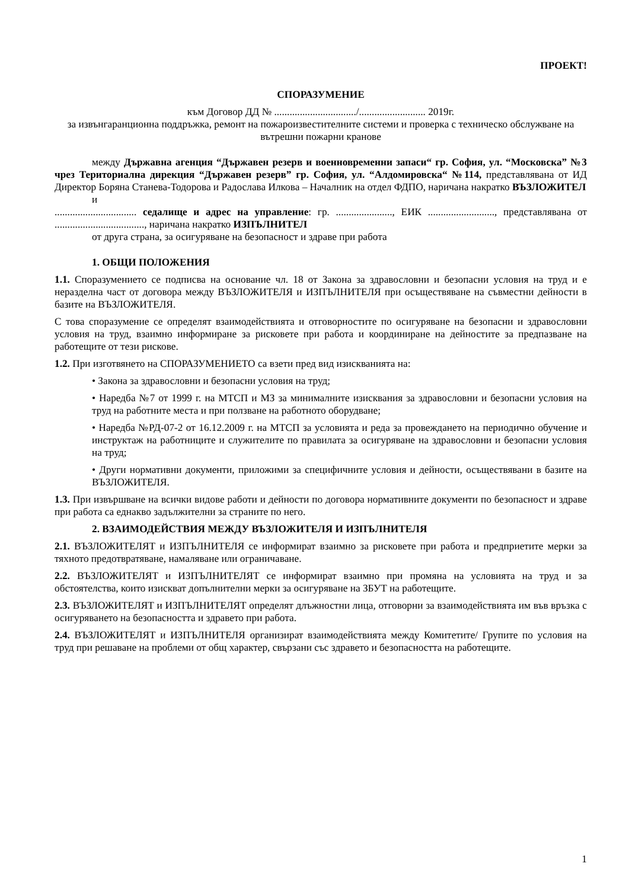ПРОЕКТ!
СПОРАЗУМЕНИЕ
към Договор ДД № ................................/.......................... 2019г.
за извънгаранционна поддръжка, ремонт на пожароизвестителните системи и проверка с техническо обслужване на вътрешни пожарни кранове
между Държавна агенция “Държавен резерв и военновременни запаси“ гр. София, ул. “Московска” №3 чрез Териториална дирекция “Държавен резерв” гр. София, ул. “Алдомировска“ №114, представлявана от ИД Директор Боряна Станева-Тодорова и Радослава Илкова – Началник на отдел ФДПО, наричана накратко ВЪЗЛОЖИТЕЛ
и
................................ седалище и адрес на управление: гр. ......................, ЕИК .........................., представлявана от ..................................., наричана накратко ИЗПЪЛНИТЕЛ
от друга страна, за осигуряване на безопасност и здраве при работа
1. ОБЩИ ПОЛОЖЕНИЯ
1.1. Споразумението се подписва на основание чл. 18 от Закона за здравословни и безопасни условия на труд и е неразделна част от договора между ВЪЗЛОЖИТЕЛЯ и ИЗПЪЛНИТЕЛЯ при осъществяване на съвместни дейности в базите на ВЪЗЛОЖИТЕЛЯ.
С това споразумение се определят взаимодействията и отговорностите по осигуряване на безопасни и здравословни условия на труд, взаимно информиране за рисковете при работа и координиране на дейностите за предпазване на работещите от тези рискове.
1.2. При изготвянето на СПОРАЗУМЕНИЕТО са взети пред вид изискванията на:
• Закона за здравословни и безопасни условия на труд;
• Наредба №7 от 1999 г. на МТСП и МЗ за минималните изисквания за здравословни и безопасни условия на труд на работните места и при ползване на работното оборудване;
• Наредба №РД-07-2 от 16.12.2009 г. на МТСП за условията и реда за провеждането на периодично обучение и инструктаж на работниците и служителите по правилата за осигуряване на здравословни и безопасни условия на труд;
• Други нормативни документи, приложими за специфичните условия и дейности, осъществявани в базите на ВЪЗЛОЖИТЕЛЯ.
1.3. При извършване на всички видове работи и дейности по договора нормативните документи по безопасност и здраве при работа са еднакво задължителни за страните по него.
2. ВЗАИМОДЕЙСТВИЯ МЕЖДУ ВЪЗЛОЖИТЕЛЯ И ИЗПЪЛНИТЕЛЯ
2.1. ВЪЗЛОЖИТЕЛЯТ и ИЗПЪЛНИТЕЛЯ се информират взаимно за рисковете при работа и предприетите мерки за тяхното предотвратяване, намаляване или ограничаване.
2.2. ВЪЗЛОЖИТЕЛЯТ и ИЗПЪЛНИТЕЛЯТ се информират взаимно при промяна на условията на труд и за обстоятелства, които изискват допълнителни мерки за осигуряване на ЗБУТ на работещите.
2.3. ВЪЗЛОЖИТЕЛЯТ и ИЗПЪЛНИТЕЛЯТ определят длъжностни лица, отговорни за взаимодействията им във връзка с осигуряването на безопасността и здравето при работа.
2.4. ВЪЗЛОЖИТЕЛЯТ и ИЗПЪЛНИТЕЛЯ организират взаимодействията между Комитетите/ Групите по условия на труд при решаване на проблеми от общ характер, свързани със здравето и безопасността на работещите.
1